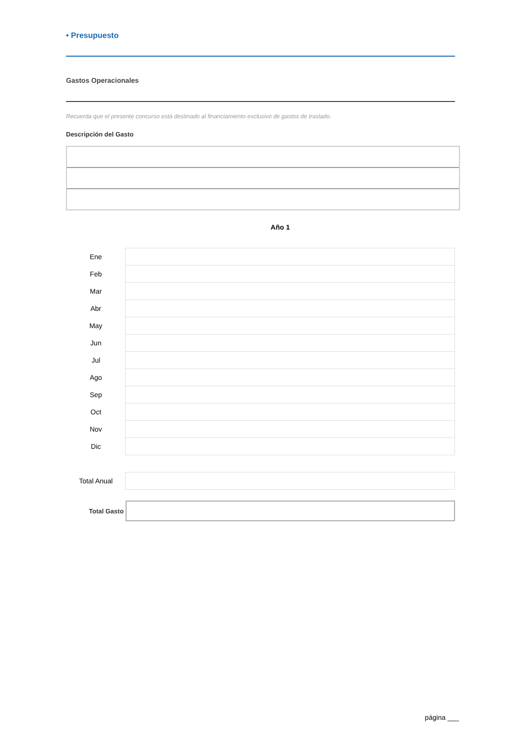• Presupuesto
Gastos Operacionales
Recuerda que el presente concurso está destinado al financiamiento exclusivo de gastos de traslado.
Descripción del Gasto
Año 1
| Ene | |
| Feb | |
| Mar | |
| Abr | |
| May | |
| Jun | |
| Jul | |
| Ago | |
| Sep | |
| Oct | |
| Nov | |
| Dic | |
| Total Anual | |
Total Gasto
página ___